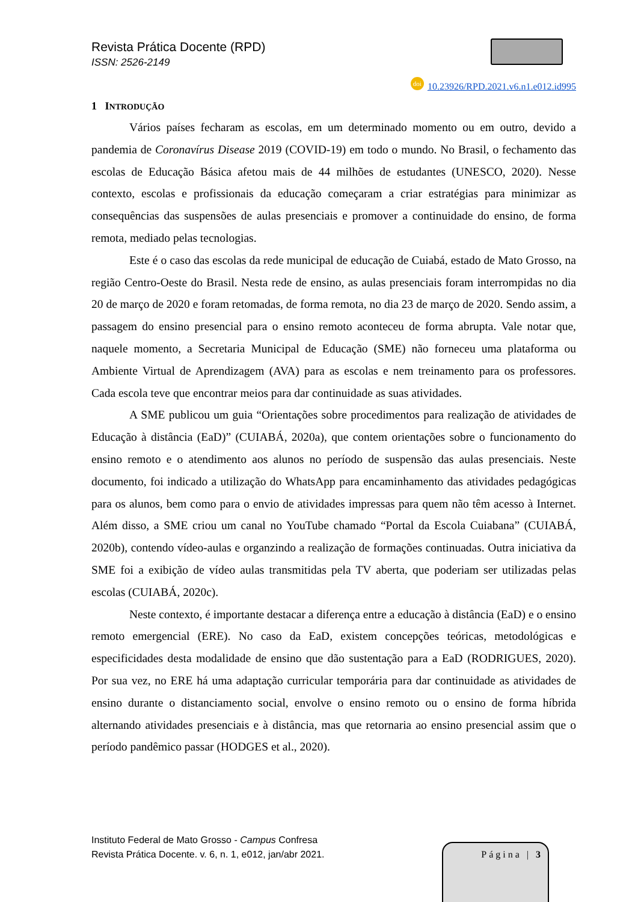Revista Prática Docente (RPD)
ISSN: 2526-2149
doi 10.23926/RPD.2021.v6.n1.e012.id995
1 INTRODUÇÃO
Vários países fecharam as escolas, em um determinado momento ou em outro, devido a pandemia de Coronavírus Disease 2019 (COVID-19) em todo o mundo. No Brasil, o fechamento das escolas de Educação Básica afetou mais de 44 milhões de estudantes (UNESCO, 2020). Nesse contexto, escolas e profissionais da educação começaram a criar estratégias para minimizar as consequências das suspensões de aulas presenciais e promover a continuidade do ensino, de forma remota, mediado pelas tecnologias.
Este é o caso das escolas da rede municipal de educação de Cuiabá, estado de Mato Grosso, na região Centro-Oeste do Brasil. Nesta rede de ensino, as aulas presenciais foram interrompidas no dia 20 de março de 2020 e foram retomadas, de forma remota, no dia 23 de março de 2020. Sendo assim, a passagem do ensino presencial para o ensino remoto aconteceu de forma abrupta. Vale notar que, naquele momento, a Secretaria Municipal de Educação (SME) não forneceu uma plataforma ou Ambiente Virtual de Aprendizagem (AVA) para as escolas e nem treinamento para os professores. Cada escola teve que encontrar meios para dar continuidade as suas atividades.
A SME publicou um guia “Orientações sobre procedimentos para realização de atividades de Educação à distância (EaD)” (CUIABÁ, 2020a), que contem orientações sobre o funcionamento do ensino remoto e o atendimento aos alunos no período de suspensão das aulas presenciais. Neste documento, foi indicado a utilização do WhatsApp para encaminhamento das atividades pedagógicas para os alunos, bem como para o envio de atividades impressas para quem não têm acesso à Internet. Além disso, a SME criou um canal no YouTube chamado “Portal da Escola Cuiabana” (CUIABÁ, 2020b), contendo vídeo-aulas e organzindo a realização de formações continuadas. Outra iniciativa da SME foi a exibição de vídeo aulas transmitidas pela TV aberta, que poderiam ser utilizadas pelas escolas (CUIABÁ, 2020c).
Neste contexto, é importante destacar a diferença entre a educação à distância (EaD) e o ensino remoto emergencial (ERE). No caso da EaD, existem concepções teóricas, metodológicas e especificidades desta modalidade de ensino que dão sustentação para a EaD (RODRIGUES, 2020). Por sua vez, no ERE há uma adaptação curricular temporária para dar continuidade as atividades de ensino durante o distanciamento social, envolve o ensino remoto ou o ensino de forma híbrida alternando atividades presenciais e à distância, mas que retornaria ao ensino presencial assim que o período pandêmico passar (HODGES et al., 2020).
Instituto Federal de Mato Grosso - Campus Confresa
Revista Prática Docente. v. 6, n. 1, e012, jan/abr 2021.
Página | 3